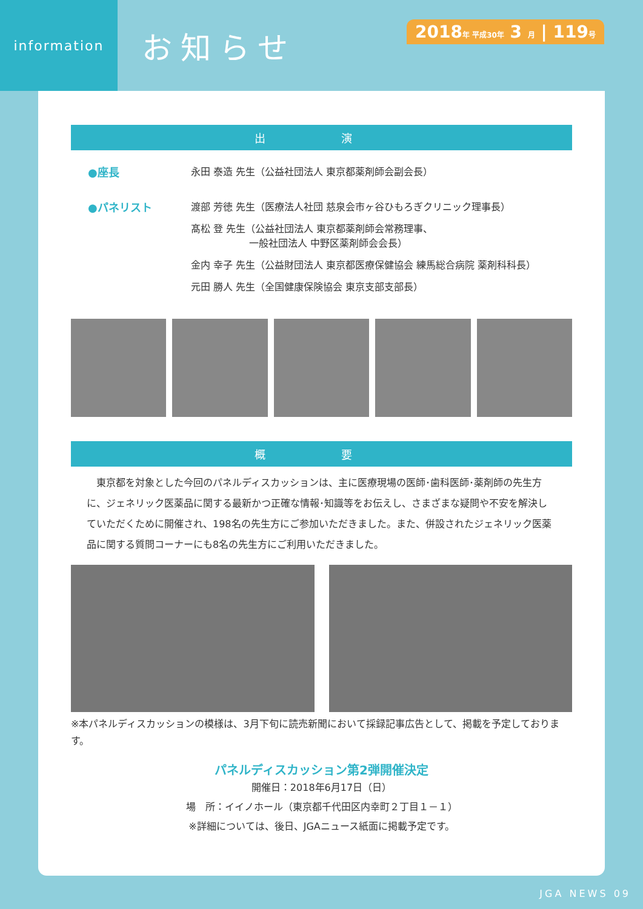information
お知らせ
2018年 平成30年 3 月 | 119号
出 演
●座長 永田 泰造 先生（公益社団法人 東京都薬剤師会副会長）
●パネリスト 渡部 芳徳 先生（医療法人社団 慈泉会市ヶ谷ひもろぎクリニック理事長）
髙松 登 先生（公益社団法人 東京都薬剤師会常務理事、
　　　　　　一般社団法人 中野区薬剤師会会長）
金内 幸子 先生（公益財団法人 東京都医療保健協会 練馬総合病院 薬剤科科長）
元田 勝人 先生（全国健康保険協会 東京支部支部長）
概 要
　東京都を対象とした今回のパネルディスカッションは、主に医療現場の医師･歯科医師･薬剤師の先生方に、ジェネリック医薬品に関する最新かつ正確な情報･知識等をお伝えし、さまざまな疑問や不安を解決していただくために開催され、198名の先生方にご参加いただきました。また、併設されたジェネリック医薬品に関する質問コーナーにも8名の先生方にご利用いただきました。
※本パネルディスカッションの模様は、3月下旬に読売新聞において採録記事広告として、掲載を予定しております。
パネルディスカッション第2弾開催決定
開催日：2018年6月17日（日）
場　所：イイノホール（東京都千代田区内幸町２丁目１－１）
※詳細については、後日、JGAニュース紙面に掲載予定です。
JGA NEWS 09